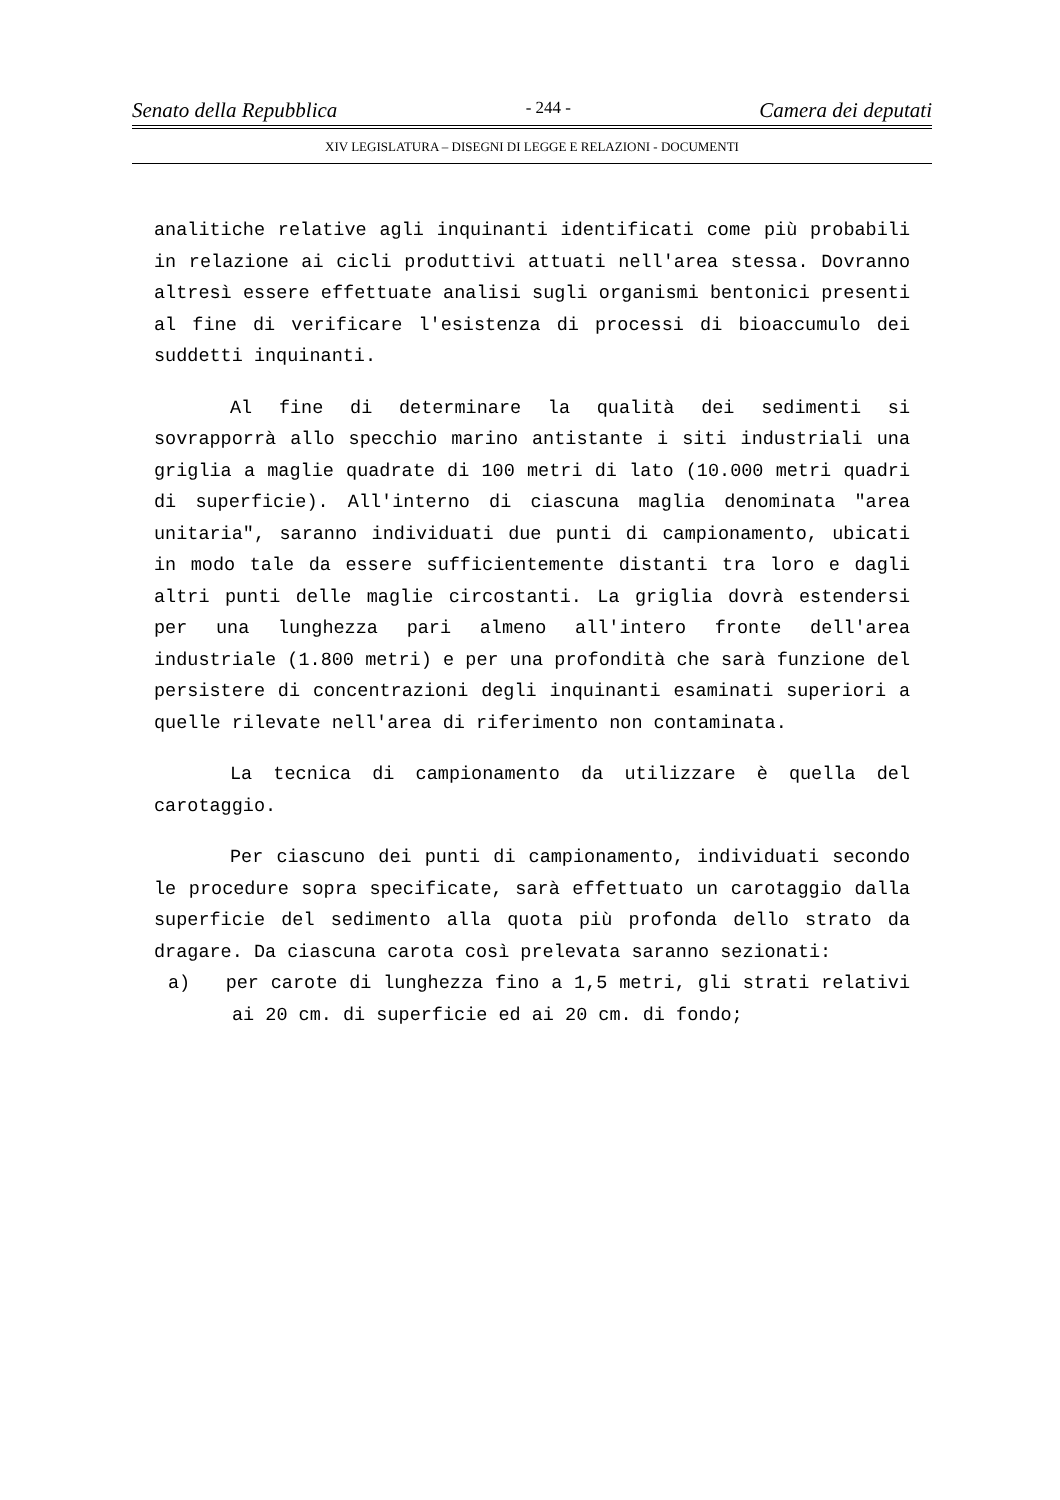Senato della Repubblica - 244 - Camera dei deputati
XIV LEGISLATURA – DISEGNI DI LEGGE E RELAZIONI - DOCUMENTI
analitiche relative agli inquinanti identificati come più probabili in relazione ai cicli produttivi attuati nell'area stessa. Dovranno altresì essere effettuate analisi sugli organismi bentonici presenti al fine di verificare l'esistenza di processi di bioaccumulo dei suddetti inquinanti.
Al fine di determinare la qualità dei sedimenti si sovrapporrà allo specchio marino antistante i siti industriali una griglia a maglie quadrate di 100 metri di lato (10.000 metri quadri di superficie). All'interno di ciascuna maglia denominata "area unitaria", saranno individuati due punti di campionamento, ubicati in modo tale da essere sufficientemente distanti tra loro e dagli altri punti delle maglie circostanti. La griglia dovrà estendersi per una lunghezza pari almeno all'intero fronte dell'area industriale (1.800 metri) e per una profondità che sarà funzione del persistere di concentrazioni degli inquinanti esaminati superiori a quelle rilevate nell'area di riferimento non contaminata.
La tecnica di campionamento da utilizzare è quella del carotaggio.
Per ciascuno dei punti di campionamento, individuati secondo le procedure sopra specificate, sarà effettuato un carotaggio dalla superficie del sedimento alla quota più profonda dello strato da dragare. Da ciascuna carota così prelevata saranno sezionati:
a) per carote di lunghezza fino a 1,5 metri, gli strati relativi ai 20 cm. di superficie ed ai 20 cm. di fondo;